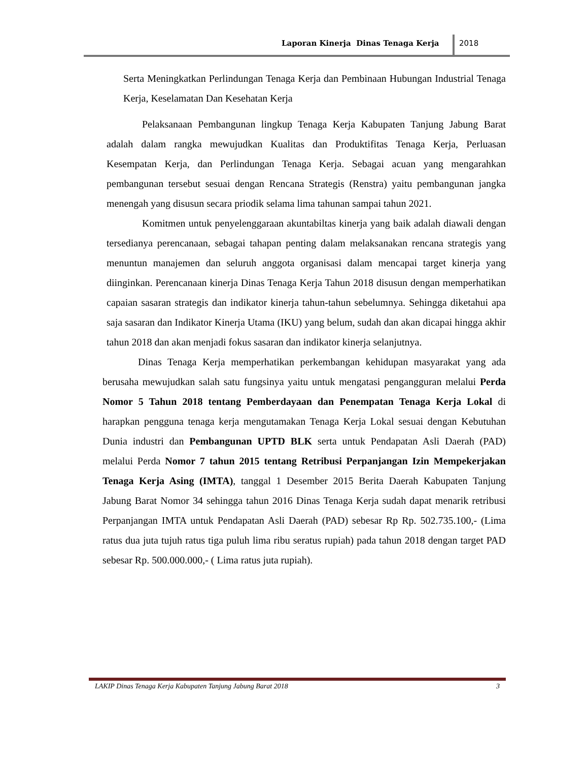Laporan Kinerja Dinas Tenaga Kerja
2018
Serta Meningkatkan Perlindungan Tenaga Kerja dan Pembinaan Hubungan Industrial Tenaga Kerja, Keselamatan Dan Kesehatan Kerja
Pelaksanaan Pembangunan lingkup Tenaga Kerja Kabupaten Tanjung Jabung Barat adalah dalam rangka mewujudkan Kualitas dan Produktifitas Tenaga Kerja, Perluasan Kesempatan Kerja, dan Perlindungan Tenaga Kerja. Sebagai acuan yang mengarahkan pembangunan tersebut sesuai dengan Rencana Strategis (Renstra) yaitu pembangunan jangka menengah yang disusun secara priodik selama lima tahunan sampai tahun 2021.
Komitmen untuk penyelenggaraan akuntabiltas kinerja yang baik adalah diawali dengan tersedianya perencanaan, sebagai tahapan penting dalam melaksanakan rencana strategis yang menuntun manajemen dan seluruh anggota organisasi dalam mencapai target kinerja yang diinginkan. Perencanaan kinerja Dinas Tenaga Kerja Tahun 2018 disusun dengan memperhatikan capaian sasaran strategis dan indikator kinerja tahun-tahun sebelumnya. Sehingga diketahui apa saja sasaran dan Indikator Kinerja Utama (IKU) yang belum, sudah dan akan dicapai hingga akhir tahun 2018 dan akan menjadi fokus sasaran dan indikator kinerja selanjutnya.
Dinas Tenaga Kerja memperhatikan perkembangan kehidupan masyarakat yang ada berusaha mewujudkan salah satu fungsinya yaitu untuk mengatasi pengangguran melalui Perda Nomor 5 Tahun 2018 tentang Pemberdayaan dan Penempatan Tenaga Kerja Lokal di harapkan pengguna tenaga kerja mengutamakan Tenaga Kerja Lokal sesuai dengan Kebutuhan Dunia industri dan Pembangunan UPTD BLK serta untuk Pendapatan Asli Daerah (PAD) melalui Perda Nomor 7 tahun 2015 tentang Retribusi Perpanjangan Izin Mempekerjakan Tenaga Kerja Asing (IMTA), tanggal 1 Desember 2015 Berita Daerah Kabupaten Tanjung Jabung Barat Nomor 34 sehingga tahun 2016 Dinas Tenaga Kerja sudah dapat menarik retribusi Perpanjangan IMTA untuk Pendapatan Asli Daerah (PAD) sebesar Rp Rp. 502.735.100,- (Lima ratus dua juta tujuh ratus tiga puluh lima ribu seratus rupiah) pada tahun 2018 dengan target PAD sebesar Rp. 500.000.000,- ( Lima ratus juta rupiah).
LAKIP Dinas Tenaga Kerja Kabupaten Tanjung Jabung Barat 2018 3